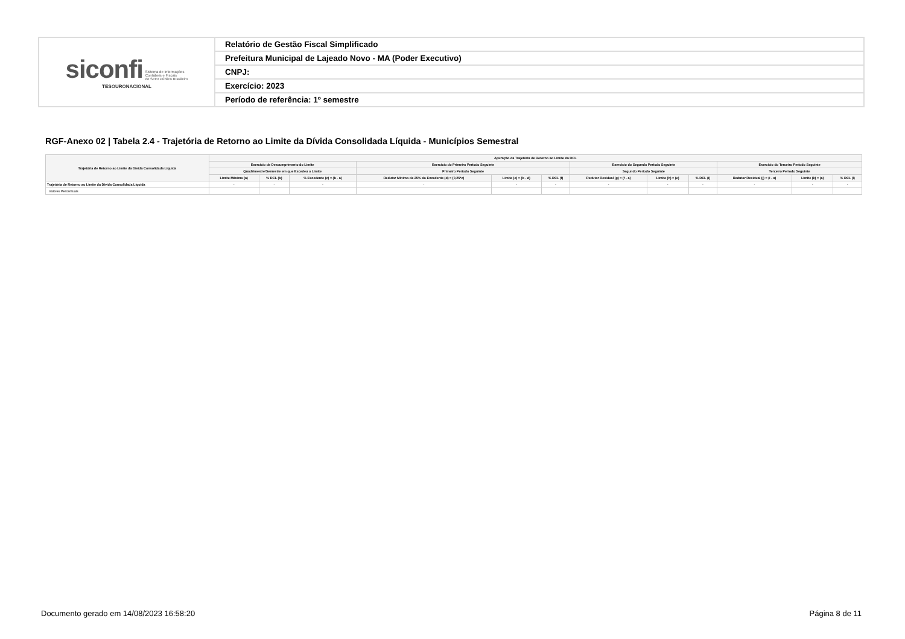| siconfi Sistema de Informações Contábeis e Fiscais do Setor Público Brasileiro TESOURONACIONAL | Relatório de Gestão Fiscal Simplificado |
| | Prefeitura Municipal de Lajeado Novo - MA (Poder Executivo) |
| | CNPJ: |
| | Exercício: 2023 |
| | Período de referência: 1º semestre |
RGF-Anexo 02 | Tabela 2.4 - Trajetória de Retorno ao Limite da Dívida Consolidada Líquida - Municípios Semestral
| Trajetória de Retorno ao Limite da Dívida Consolidada Líquida | Apuração da Trajetória de Retorno ao Limite da DCL | | | | | | | | | | | |
| --- | --- | --- | --- | --- | --- | --- | --- | --- | --- | --- | --- | --- |
| | Exercício de Descumprimento do Limite | | | Exercício do Primeiro Período Seguinte | | | Exercício do Segundo Período Seguinte | | | Exercício do Terceiro Período Seguinte | | |
| | Quadrimestre/Semestre em que Excedeu o Limite | | | Primeiro Período Seguinte | | | Segundo Período Seguinte | | | Terceiro Período Seguinte | | |
| | Limite Máximo (a) | % DCL (b) | % Excedente (c) = (b - a) | Redutor Mínimo de 25% do Excedente (d) = (0,25*c) | Limite (e) = (b - d) | % DCL (f) | Redutor Residual (g) = (f - a) | Limite (h) = (e) | % DCL (i) | Redutor Residual (j) = (i - a) | Limite (k) = (a) | % DCL (l) |
| Trajetória de Retorno ao Limite da Dívida Consolidada Líquida | - | - | - | - | - | - | - | - | - | - | - | - |
| Valores Percentuais | | | | | | | | | | | | |
Documento gerado em 14/08/2023 16:58:20
Página 8 de 11